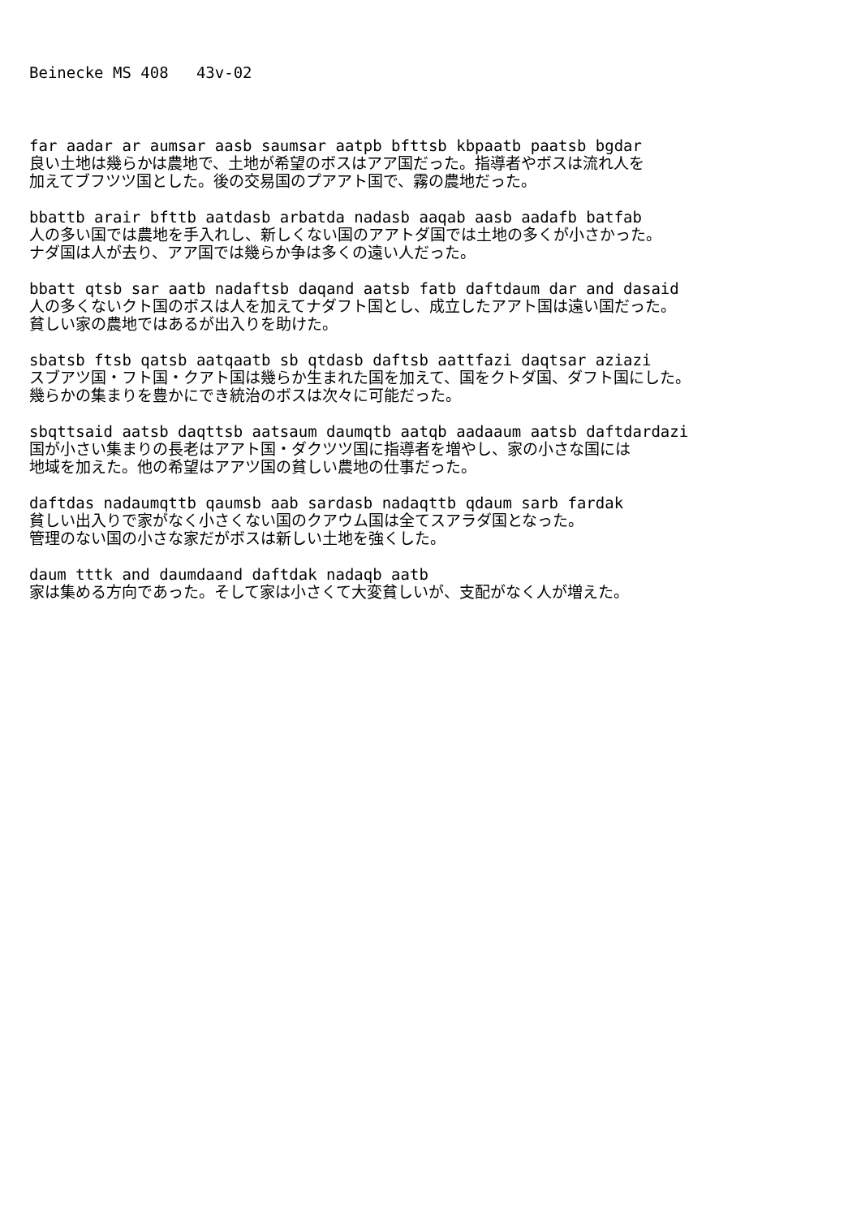Beinecke MS 408 43v-02
far aadar ar aumsar aasb saumsar aatpb bfttsb kbpaatb paatsb bgdar
良い土地は幾らかは農地で、土地が希望のボスはアア国だった。指導者やボスは流れ人を
加えてブフツツ国とした。後の交易国のプアアト国で、霧の農地だった。
bbattb arair bfttb aatdasb arbatda nadasb aaqab aasb aadafb batfab
人の多い国では農地を手入れし、新しくない国のアアトダ国では土地の多くが小さかった。
ナダ国は人が去り、アア国では幾らか争は多くの遠い人だった。
bbatt qtsb sar aatb nadaftsb daqand aatsb fatb daftdaum dar and dasaid
人の多くないクト国のボスは人を加えてナダフト国とし、成立したアアト国は遠い国だった。
貧しい家の農地ではあるが出入りを助けた。
sbatsb ftsb qatsb aatqaatb sb qtdasb daftsb aattfazi daqtsar aziazi
スブアツ国・フト国・クアト国は幾らか生まれた国を加えて、国をクトダ国、ダフト国にした。
幾らかの集まりを豊かにでき統治のボスは次々に可能だった。
sbqttsaid aatsb daqttsb aatsaum daumqtb aatqb aadaaum aatsb daftdardazi
国が小さい集まりの長老はアアト国・ダクツツ国に指導者を増やし、家の小さな国には
地域を加えた。他の希望はアアツ国の貧しい農地の仕事だった。
daftdas nadaumqttb qaumsb aab sardasb nadaqttb qdaum sarb fardak
貧しい出入りで家がなく小さくない国のクアウム国は全てスアラダ国となった。
管理のない国の小さな家だがボスは新しい土地を強くした。
daum tttk and daumdaand daftdak nadaqb aatb
家は集める方向であった。そして家は小さくて大変貧しいが、支配がなく人が増えた。